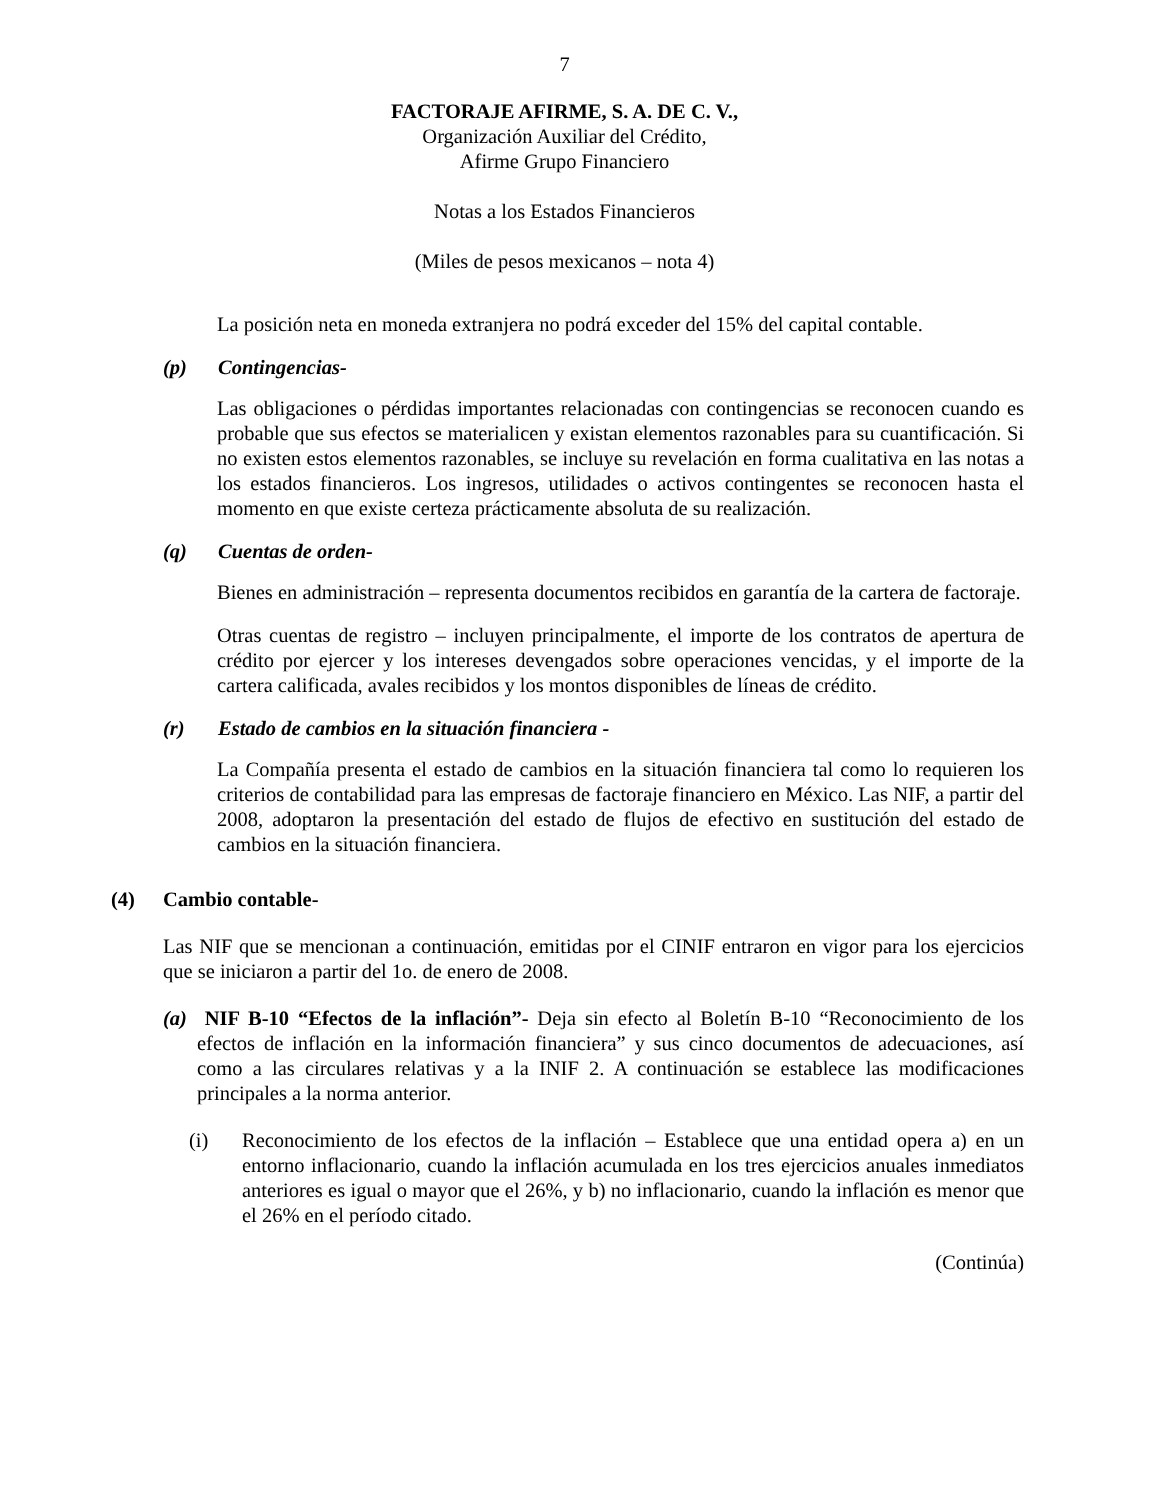7
FACTORAJE AFIRME, S. A. DE C. V.,
Organización Auxiliar del Crédito,
Afirme Grupo Financiero
Notas a los Estados Financieros
(Miles de pesos mexicanos – nota 4)
La posición neta en moneda extranjera no podrá exceder del 15% del capital contable.
(p) Contingencias-
Las obligaciones o pérdidas importantes relacionadas con contingencias se reconocen cuando es probable que sus efectos se materialicen y existan elementos razonables para su cuantificación. Si no existen estos elementos razonables, se incluye su revelación en forma cualitativa en las notas a los estados financieros. Los ingresos, utilidades o activos contingentes se reconocen hasta el momento en que existe certeza prácticamente absoluta de su realización.
(q) Cuentas de orden-
Bienes en administración – representa documentos recibidos en garantía de la cartera de factoraje.
Otras cuentas de registro – incluyen principalmente, el importe de los contratos de apertura de crédito por ejercer y los intereses devengados sobre operaciones vencidas, y el importe de la cartera calificada, avales recibidos y los montos disponibles de líneas de crédito.
(r) Estado de cambios en la situación financiera -
La Compañía presenta el estado de cambios en la situación financiera tal como lo requieren los criterios de contabilidad para las empresas de factoraje financiero en México. Las NIF, a partir del 2008, adoptaron la presentación del estado de flujos de efectivo en sustitución del estado de cambios en la situación financiera.
(4) Cambio contable-
Las NIF que se mencionan a continuación, emitidas por el CINIF entraron en vigor para los ejercicios que se iniciaron a partir del 1o. de enero de 2008.
(a) NIF B-10 “Efectos de la inflación”- Deja sin efecto al Boletín B-10 “Reconocimiento de los efectos de inflación en la información financiera” y sus cinco documentos de adecuaciones, así como a las circulares relativas y a la INIF 2. A continuación se establece las modificaciones principales a la norma anterior.
(i) Reconocimiento de los efectos de la inflación – Establece que una entidad opera a) en un entorno inflacionario, cuando la inflación acumulada en los tres ejercicios anuales inmediatos anteriores es igual o mayor que el 26%, y b) no inflacionario, cuando la inflación es menor que el 26% en el período citado.
(Continúa)